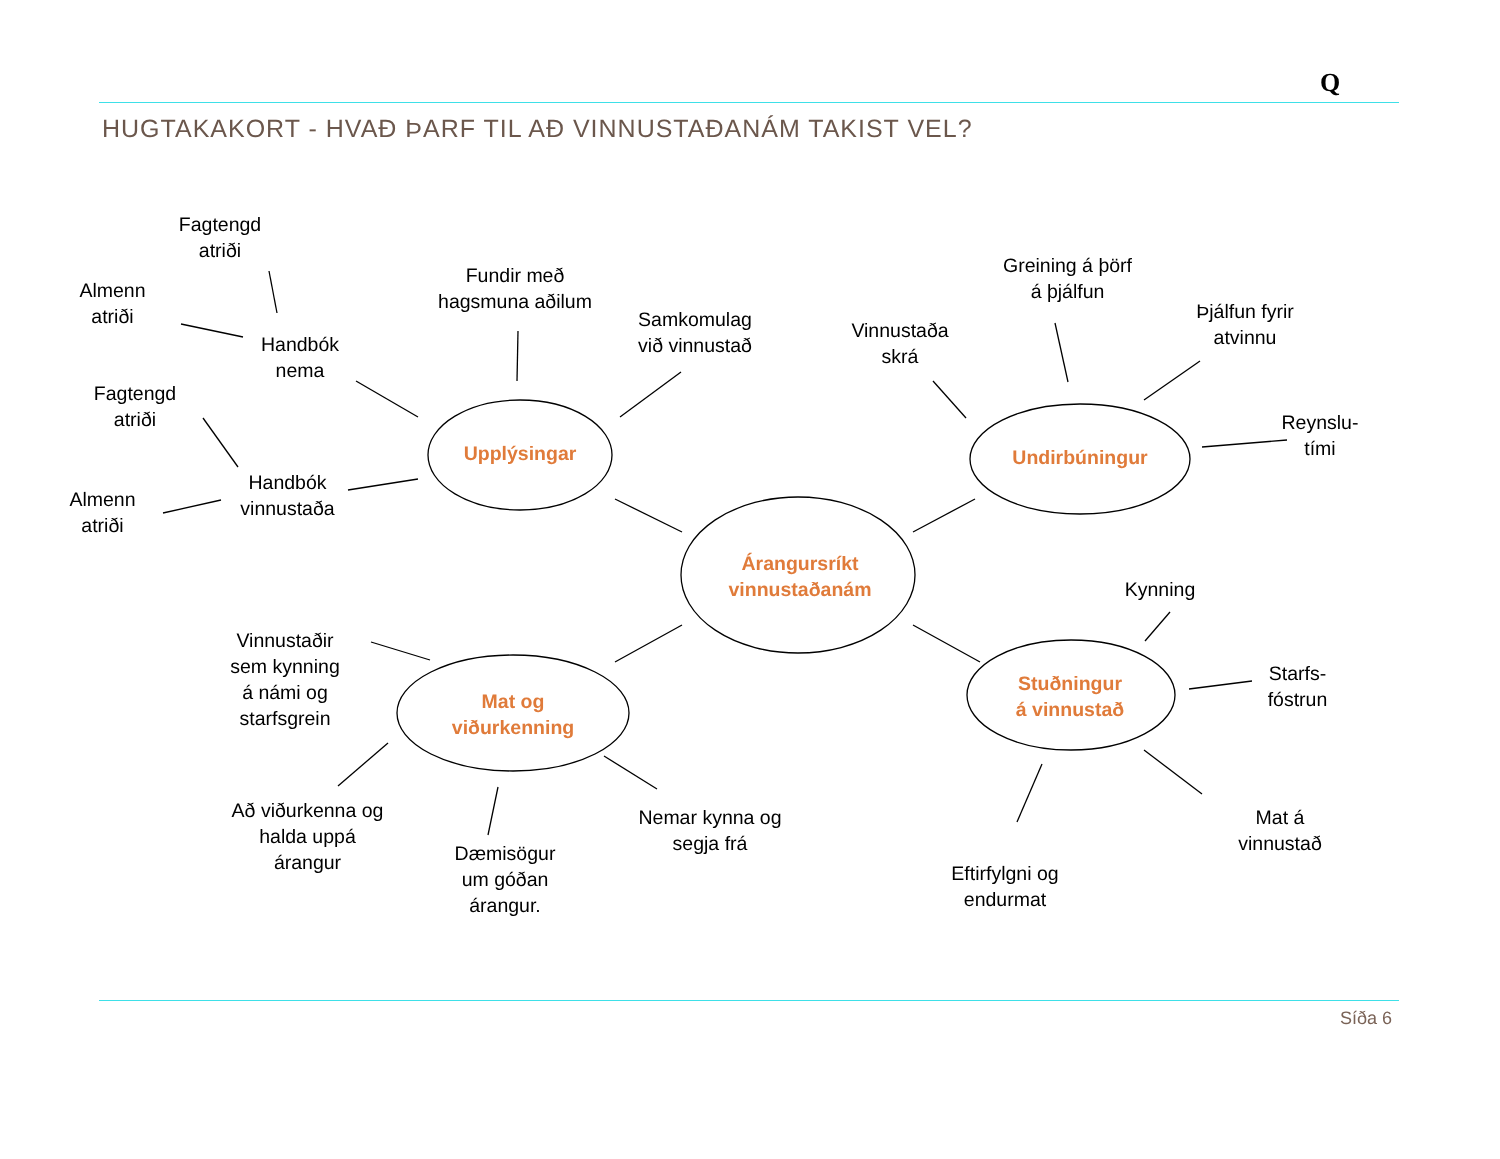Q
HUGTAKAKORT - HVAÐ ÞARF TIL AÐ VINNUSTAÐANÁM TAKIST VEL?
Fagtengd
atriði
Almenn
atriði
Handbók
nema
Fundir með
hagsmuna aðilum
Samkomulag
við vinnustað
Fagtengd
atriði
Handbók
vinnustaða
Almenn
atriði
Vinnustaða
skrá
Greining á þörf
á þjálfun
Þjálfun fyrir
atvinnu
Reynslu-
tími
Kynning
Starfs-
fóstrun
Vinnustaðir
sem kynning
á námi og
starfsgrein
Að viðurkenna og
halda uppá
árangur
Dæmisögur
um góðan
árangur.
Nemar kynna og
segja frá
Eftirfylgni og
endurmat
Mat á
vinnustað
Upplýsingar Undirbúningur
Árangursríkt
vinnustaðanám
Mat og
viðurkenning
Stuðningur
á vinnustað
Síða 6